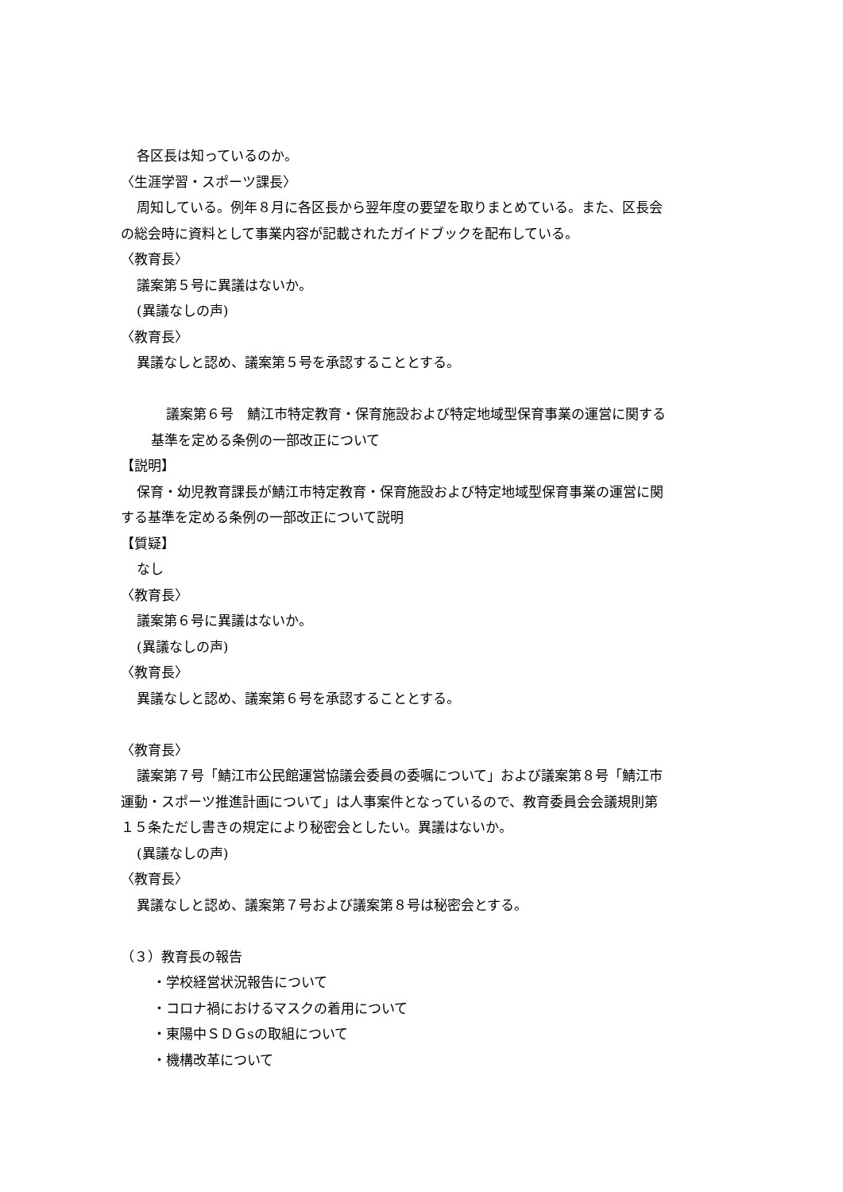各区長は知っているのか。
〈生涯学習・スポーツ課長〉
周知している。例年８月に各区長から翌年度の要望を取りまとめている。また、区長会
の総会時に資料として事業内容が記載されたガイドブックを配布している。
〈教育長〉
議案第５号に異議はないか。
(異議なしの声)
〈教育長〉
異議なしと認め、議案第５号を承認することとする。
議案第６号　鯖江市特定教育・保育施設および特定地域型保育事業の運営に関する
基準を定める条例の一部改正について
【説明】
保育・幼児教育課長が鯖江市特定教育・保育施設および特定地域型保育事業の運営に関
する基準を定める条例の一部改正について説明
【質疑】
なし
〈教育長〉
議案第６号に異議はないか。
(異議なしの声)
〈教育長〉
異議なしと認め、議案第６号を承認することとする。
〈教育長〉
議案第７号「鯖江市公民館運営協議会委員の委嘱について」および議案第８号「鯖江市
運動・スポーツ推進計画について」は人事案件となっているので、教育委員会会議規則第
１５条ただし書きの規定により秘密会としたい。異議はないか。
(異議なしの声)
〈教育長〉
異議なしと認め、議案第７号および議案第８号は秘密会とする。
（３）教育長の報告
・学校経営状況報告について
・コロナ禍におけるマスクの着用について
・東陽中ＳＤＧsの取組について
・機構改革について